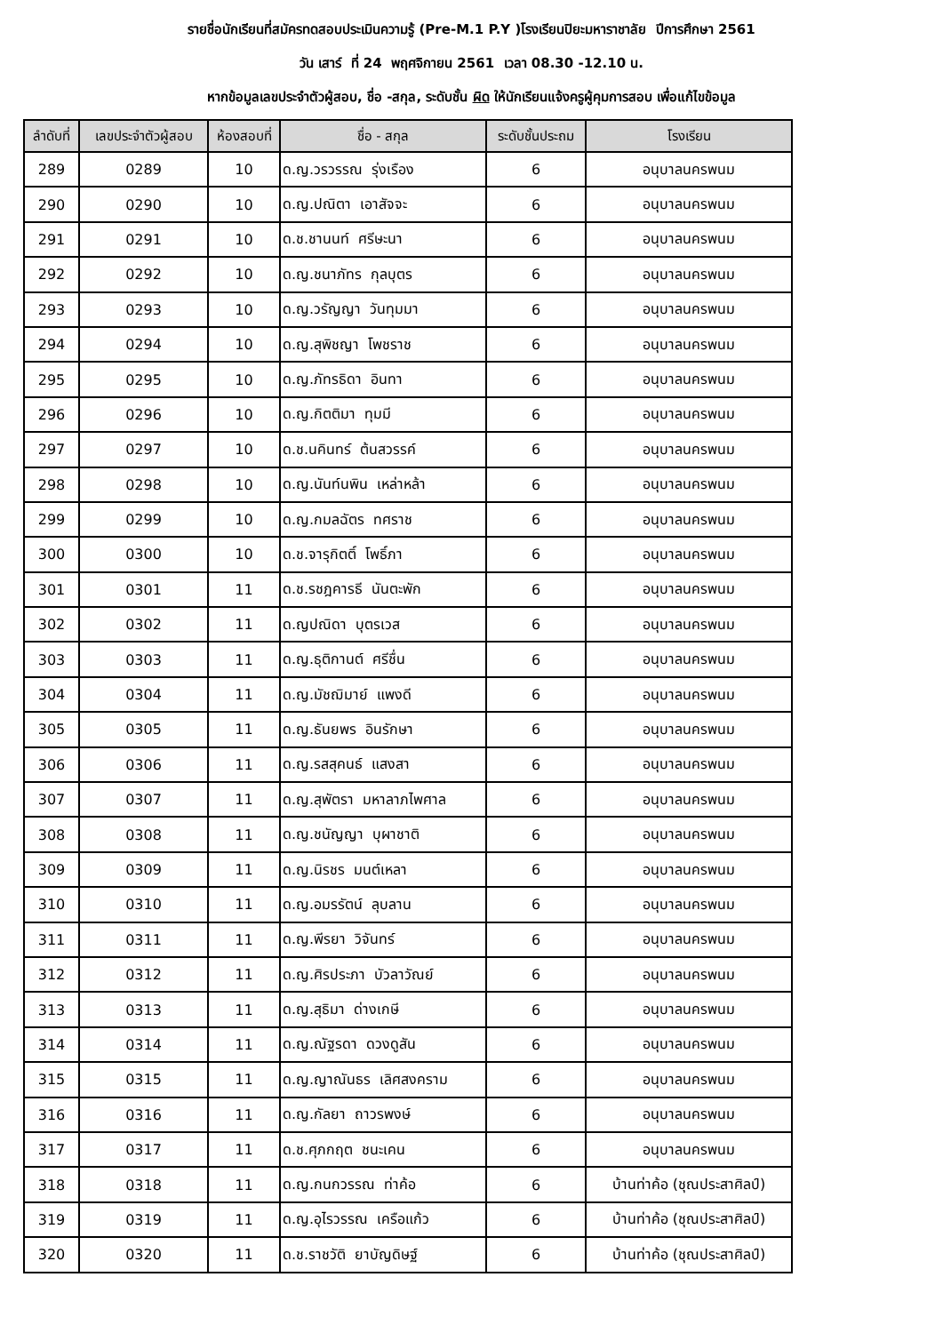รายชื่อนักเรียนที่สมัครทดสอบประเมินความรู้ (Pre-M.1 P.Y )โรงเรียนปิยะมหาราชาลัย ปีการศึกษา 2561
วัน เสาร์ ที่ 24 พฤศจิกายน 2561 เวลา 08.30 -12.10 น.
หากข้อมูลเลขประจำตัวผู้สอบ, ชื่อ -สกุล, ระดับชั้น ผิด ให้นักเรียนแจ้งครูผู้คุมการสอบ เพื่อแก้ไขข้อมูล
| ลำดับที่ | เลขประจำตัวผู้สอบ | ห้องสอบที่ | ชื่อ - สกุล | ระดับชั้นประถม | โรงเรียน |
| --- | --- | --- | --- | --- | --- |
| 289 | 0289 | 10 | ด.ญ.วรวรรณ รุ่งเรือง | 6 | อนุบาลนครพนม |
| 290 | 0290 | 10 | ด.ญ.ปณิตา เอาสัจจะ | 6 | อนุบาลนครพนม |
| 291 | 0291 | 10 | ด.ช.ชานนท์ ศรีษะนา | 6 | อนุบาลนครพนม |
| 292 | 0292 | 10 | ด.ญ.ชนาภัทร กุลบุตร | 6 | อนุบาลนครพนม |
| 293 | 0293 | 10 | ด.ญ.วรัญญา วันทุมมา | 6 | อนุบาลนครพนม |
| 294 | 0294 | 10 | ด.ญ.สุพิชญา โพชราช | 6 | อนุบาลนครพนม |
| 295 | 0295 | 10 | ด.ญ.ภัทรธิดา อินทา | 6 | อนุบาลนครพนม |
| 296 | 0296 | 10 | ด.ญ.กิตติมา ทุมมี | 6 | อนุบาลนครพนม |
| 297 | 0297 | 10 | ด.ช.นคินทร์ ต้นสวรรค์ | 6 | อนุบาลนครพนม |
| 298 | 0298 | 10 | ด.ญ.นันท์นพิน เหล่าหล้า | 6 | อนุบาลนครพนม |
| 299 | 0299 | 10 | ด.ญ.กมลฉัตร ทศราช | 6 | อนุบาลนครพนม |
| 300 | 0300 | 10 | ด.ช.จารุกิตติ์ โพธิ์ภา | 6 | อนุบาลนครพนม |
| 301 | 0301 | 11 | ด.ช.รชฎคารธี นันตะพัก | 6 | อนุบาลนครพนม |
| 302 | 0302 | 11 | ด.ญปณิดา บุตรเวส | 6 | อนุบาลนครพนม |
| 303 | 0303 | 11 | ด.ญ.ธุติกานต์ ศรีชื่น | 6 | อนุบาลนครพนม |
| 304 | 0304 | 11 | ด.ญ.มัชฌิมาย์ แพงดี | 6 | อนุบาลนครพนม |
| 305 | 0305 | 11 | ด.ญ.ธันยพร อินรักษา | 6 | อนุบาลนครพนม |
| 306 | 0306 | 11 | ด.ญ.รสสุคนธ์ แสงสา | 6 | อนุบาลนครพนม |
| 307 | 0307 | 11 | ด.ญ.สุพัตรา มหาลาภไพศาล | 6 | อนุบาลนครพนม |
| 308 | 0308 | 11 | ด.ญ.ชนัญญา บุผาชาติ | 6 | อนุบาลนครพนม |
| 309 | 0309 | 11 | ด.ญ.นิรชร มนต์เหลา | 6 | อนุบาลนครพนม |
| 310 | 0310 | 11 | ด.ญ.อมรรัตน์ ลุบลาน | 6 | อนุบาลนครพนม |
| 311 | 0311 | 11 | ด.ญ.พีรยา วิจันทร์ | 6 | อนุบาลนครพนม |
| 312 | 0312 | 11 | ด.ญ.ศิรประภา บัวลาวัณย์ | 6 | อนุบาลนครพนม |
| 313 | 0313 | 11 | ด.ญ.สุธิมา ด่างเกษี | 6 | อนุบาลนครพนม |
| 314 | 0314 | 11 | ด.ญ.ณัฐรดา ดวงดูสัน | 6 | อนุบาลนครพนม |
| 315 | 0315 | 11 | ด.ญ.ญาณันธร เลิศสงคราม | 6 | อนุบาลนครพนม |
| 316 | 0316 | 11 | ด.ญ.กัลยา ถาวรพงษ์ | 6 | อนุบาลนครพนม |
| 317 | 0317 | 11 | ด.ช.ศุภกฤต ชนะเคน | 6 | อนุบาลนครพนม |
| 318 | 0318 | 11 | ด.ญ.กนกวรรณ ท่าค้อ | 6 | บ้านท่าค้อ (ชุณประสาศิลป์) |
| 319 | 0319 | 11 | ด.ญ.อุไรวรรณ เครือแก้ว | 6 | บ้านท่าค้อ (ชุณประสาศิลป์) |
| 320 | 0320 | 11 | ด.ช.ราชวัติ ยาบัญดิษฐ์ | 6 | บ้านท่าค้อ (ชุณประสาศิลป์) |